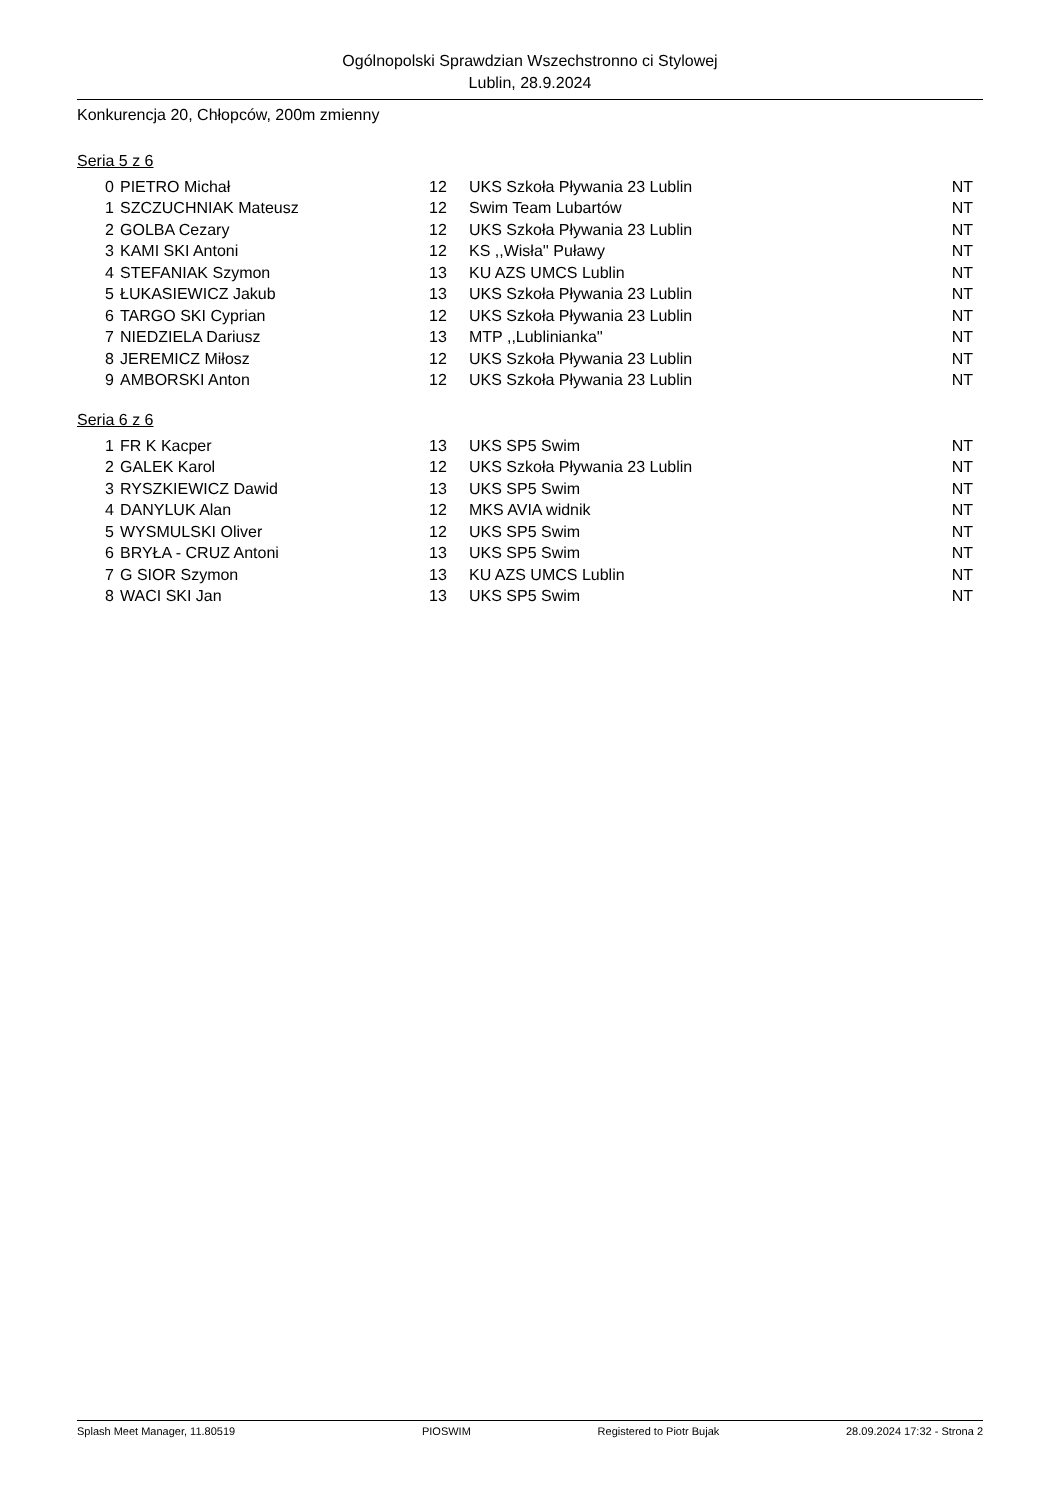Ogólnopolski Sprawdzian Wszechstronno ci Stylowej
Lublin, 28.9.2024
Konkurencja 20, Chłopców, 200m zmienny
Seria 5 z 6
| 0 | PIETRO Michał | 12 | UKS Szkoła Pływania 23 Lublin | NT |
| 1 | SZCZUCHNIAK Mateusz | 12 | Swim Team Lubartów | NT |
| 2 | GOLBA Cezary | 12 | UKS Szkoła Pływania 23 Lublin | NT |
| 3 | KAMI SKI Antoni | 12 | KS ,,Wisła'' Puławy | NT |
| 4 | STEFANIAK Szymon | 13 | KU AZS UMCS Lublin | NT |
| 5 | ŁUKASIEWICZ Jakub | 13 | UKS Szkoła Pływania 23 Lublin | NT |
| 6 | TARGO SKI Cyprian | 12 | UKS Szkoła Pływania 23 Lublin | NT |
| 7 | NIEDZIELA Dariusz | 13 | MTP ,,Lublinianka'' | NT |
| 8 | JEREMICZ Miłosz | 12 | UKS Szkoła Pływania 23 Lublin | NT |
| 9 | AMBORSKI Anton | 12 | UKS Szkoła Pływania 23 Lublin | NT |
Seria 6 z 6
| 1 | FR K Kacper | 13 | UKS SP5 Swim | NT |
| 2 | GALEK Karol | 12 | UKS Szkoła Pływania 23 Lublin | NT |
| 3 | RYSZKIEWICZ Dawid | 13 | UKS SP5 Swim | NT |
| 4 | DANYLUK Alan | 12 | MKS AVIA widnik | NT |
| 5 | WYSMULSKI Oliver | 12 | UKS SP5 Swim | NT |
| 6 | BRYŁA - CRUZ Antoni | 13 | UKS SP5 Swim | NT |
| 7 | G SIOR Szymon | 13 | KU AZS UMCS Lublin | NT |
| 8 | WACI SKI Jan | 13 | UKS SP5 Swim | NT |
Splash Meet Manager, 11.80519 PIOSWIM Registered to Piotr Bujak 28.09.2024 17:32 - Strona 2